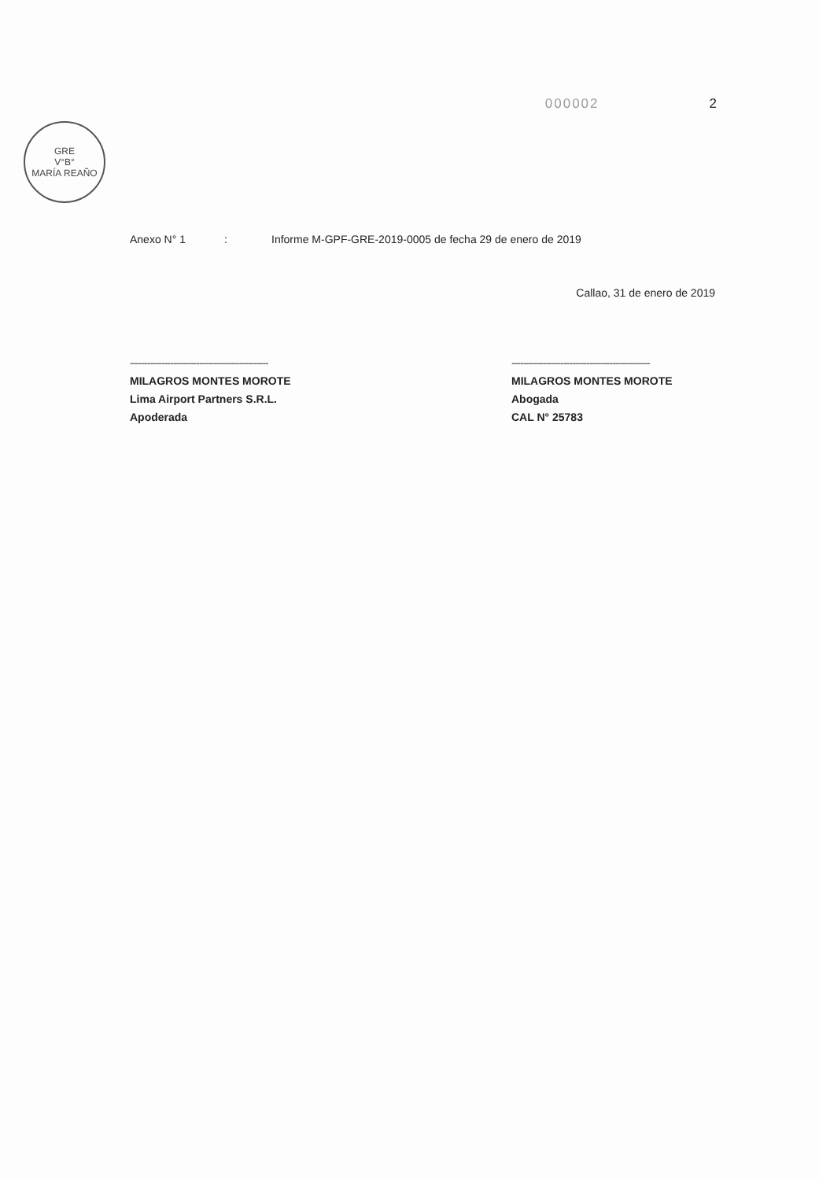000002 2
GRE
V°B°
MARÍA REAÑO
Anexo N° 1: Informe M-GPF-GRE-2019-0005 de fecha 29 de enero de 2019
Callao, 31 de enero de 2019
------------------------------------------------
MILAGROS MONTES MOROTE
Lima Airport Partners S.R.L.
Apoderada
------------------------------------------------
MILAGROS MONTES MOROTE
Abogada
CAL N° 25783